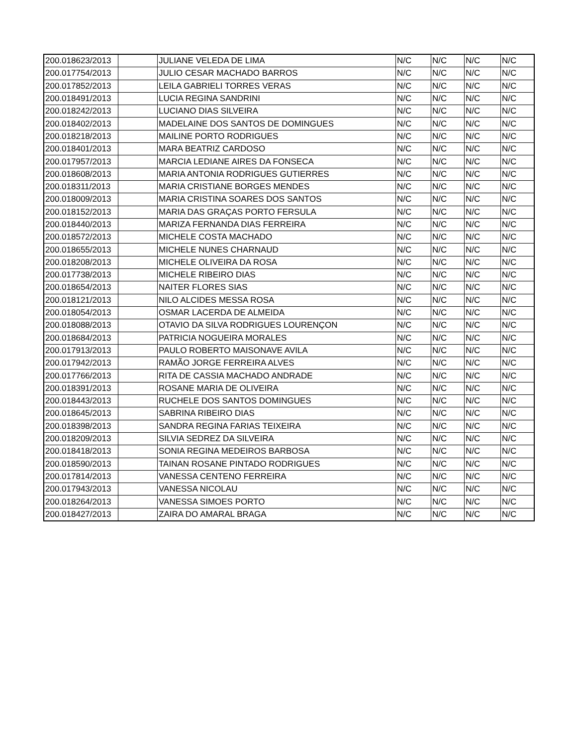| 200.018623/2013 | | JULIANE VELEDA DE LIMA | N/C | N/C | N/C | N/C |
| 200.017754/2013 | | JULIO CESAR MACHADO BARROS | N/C | N/C | N/C | N/C |
| 200.017852/2013 | | LEILA GABRIELI TORRES VERAS | N/C | N/C | N/C | N/C |
| 200.018491/2013 | | LUCIA REGINA SANDRINI | N/C | N/C | N/C | N/C |
| 200.018242/2013 | | LUCIANO DIAS SILVEIRA | N/C | N/C | N/C | N/C |
| 200.018402/2013 | | MADELAINE DOS SANTOS DE DOMINGUES | N/C | N/C | N/C | N/C |
| 200.018218/2013 | | MAILINE PORTO RODRIGUES | N/C | N/C | N/C | N/C |
| 200.018401/2013 | | MARA BEATRIZ CARDOSO | N/C | N/C | N/C | N/C |
| 200.017957/2013 | | MARCIA LEDIANE AIRES DA FONSECA | N/C | N/C | N/C | N/C |
| 200.018608/2013 | | MARIA ANTONIA RODRIGUES GUTIERRES | N/C | N/C | N/C | N/C |
| 200.018311/2013 | | MARIA CRISTIANE BORGES MENDES | N/C | N/C | N/C | N/C |
| 200.018009/2013 | | MARIA CRISTINA SOARES DOS SANTOS | N/C | N/C | N/C | N/C |
| 200.018152/2013 | | MARIA DAS GRAÇAS PORTO FERSULA | N/C | N/C | N/C | N/C |
| 200.018440/2013 | | MARIZA FERNANDA DIAS FERREIRA | N/C | N/C | N/C | N/C |
| 200.018572/2013 | | MICHELE COSTA MACHADO | N/C | N/C | N/C | N/C |
| 200.018655/2013 | | MICHELE NUNES CHARNAUD | N/C | N/C | N/C | N/C |
| 200.018208/2013 | | MICHELE OLIVEIRA DA ROSA | N/C | N/C | N/C | N/C |
| 200.017738/2013 | | MICHELE RIBEIRO DIAS | N/C | N/C | N/C | N/C |
| 200.018654/2013 | | NAITER FLORES SIAS | N/C | N/C | N/C | N/C |
| 200.018121/2013 | | NILO ALCIDES MESSA ROSA | N/C | N/C | N/C | N/C |
| 200.018054/2013 | | OSMAR LACERDA DE ALMEIDA | N/C | N/C | N/C | N/C |
| 200.018088/2013 | | OTAVIO DA SILVA RODRIGUES LOURENÇON | N/C | N/C | N/C | N/C |
| 200.018684/2013 | | PATRICIA NOGUEIRA MORALES | N/C | N/C | N/C | N/C |
| 200.017913/2013 | | PAULO ROBERTO MAISONAVE AVILA | N/C | N/C | N/C | N/C |
| 200.017942/2013 | | RAMÃO JORGE FERREIRA ALVES | N/C | N/C | N/C | N/C |
| 200.017766/2013 | | RITA DE CASSIA MACHADO ANDRADE | N/C | N/C | N/C | N/C |
| 200.018391/2013 | | ROSANE MARIA DE OLIVEIRA | N/C | N/C | N/C | N/C |
| 200.018443/2013 | | RUCHELE DOS SANTOS DOMINGUES | N/C | N/C | N/C | N/C |
| 200.018645/2013 | | SABRINA RIBEIRO DIAS | N/C | N/C | N/C | N/C |
| 200.018398/2013 | | SANDRA REGINA FARIAS TEIXEIRA | N/C | N/C | N/C | N/C |
| 200.018209/2013 | | SILVIA SEDREZ DA SILVEIRA | N/C | N/C | N/C | N/C |
| 200.018418/2013 | | SONIA REGINA MEDEIROS BARBOSA | N/C | N/C | N/C | N/C |
| 200.018590/2013 | | TAINAN ROSANE PINTADO RODRIGUES | N/C | N/C | N/C | N/C |
| 200.017814/2013 | | VANESSA CENTENO FERREIRA | N/C | N/C | N/C | N/C |
| 200.017943/2013 | | VANESSA NICOLAU | N/C | N/C | N/C | N/C |
| 200.018264/2013 | | VANESSA SIMOES PORTO | N/C | N/C | N/C | N/C |
| 200.018427/2013 | | ZAIRA DO AMARAL BRAGA | N/C | N/C | N/C | N/C |